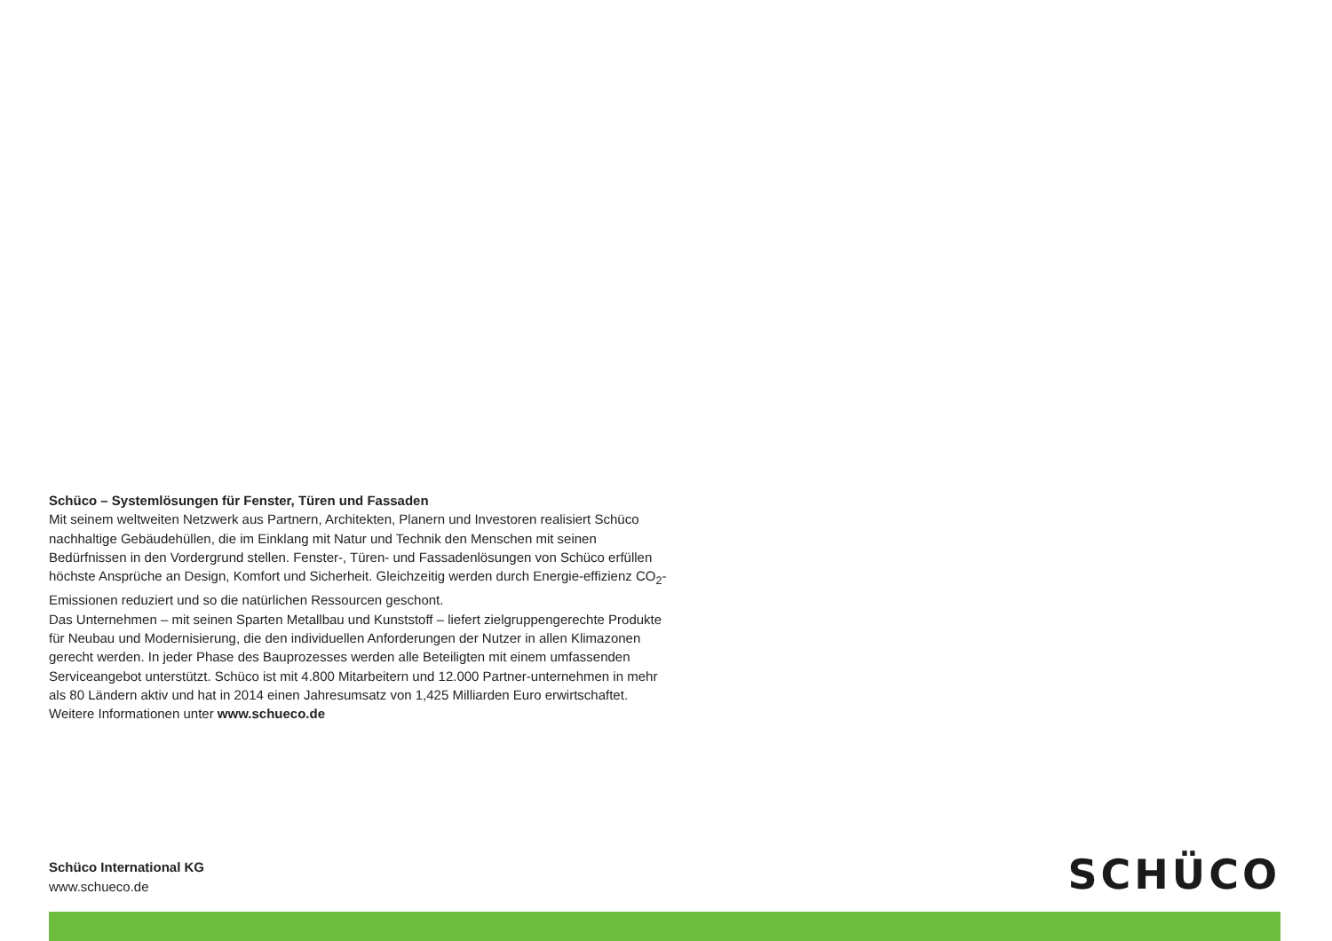Schüco – Systemlösungen für Fenster, Türen und Fassaden
Mit seinem weltweiten Netzwerk aus Partnern, Architekten, Planern und Investoren realisiert Schüco nachhaltige Gebäudehüllen, die im Einklang mit Natur und Technik den Menschen mit seinen Bedürfnissen in den Vordergrund stellen. Fenster-, Türen- und Fassadenlösungen von Schüco erfüllen höchste Ansprüche an Design, Komfort und Sicherheit. Gleichzeitig werden durch Energie-effizienz CO<sub>2</sub>-Emissionen reduziert und so die natürlichen Ressourcen geschont.
Das Unternehmen – mit seinen Sparten Metallbau und Kunststoff – liefert zielgruppengerechte Produkte für Neubau und Modernisierung, die den individuellen Anforderungen der Nutzer in allen Klimazonen gerecht werden. In jeder Phase des Bauprozesses werden alle Beteiligten mit einem umfassenden Serviceangebot unterstützt. Schüco ist mit 4.800 Mitarbeitern und 12.000 Partner-unternehmen in mehr als 80 Ländern aktiv und hat in 2014 einen Jahresumsatz von 1,425 Milliarden Euro erwirtschaftet. Weitere Informationen unter www.schueco.de
Schüco International KG
www.schueco.de
SCHÜCO